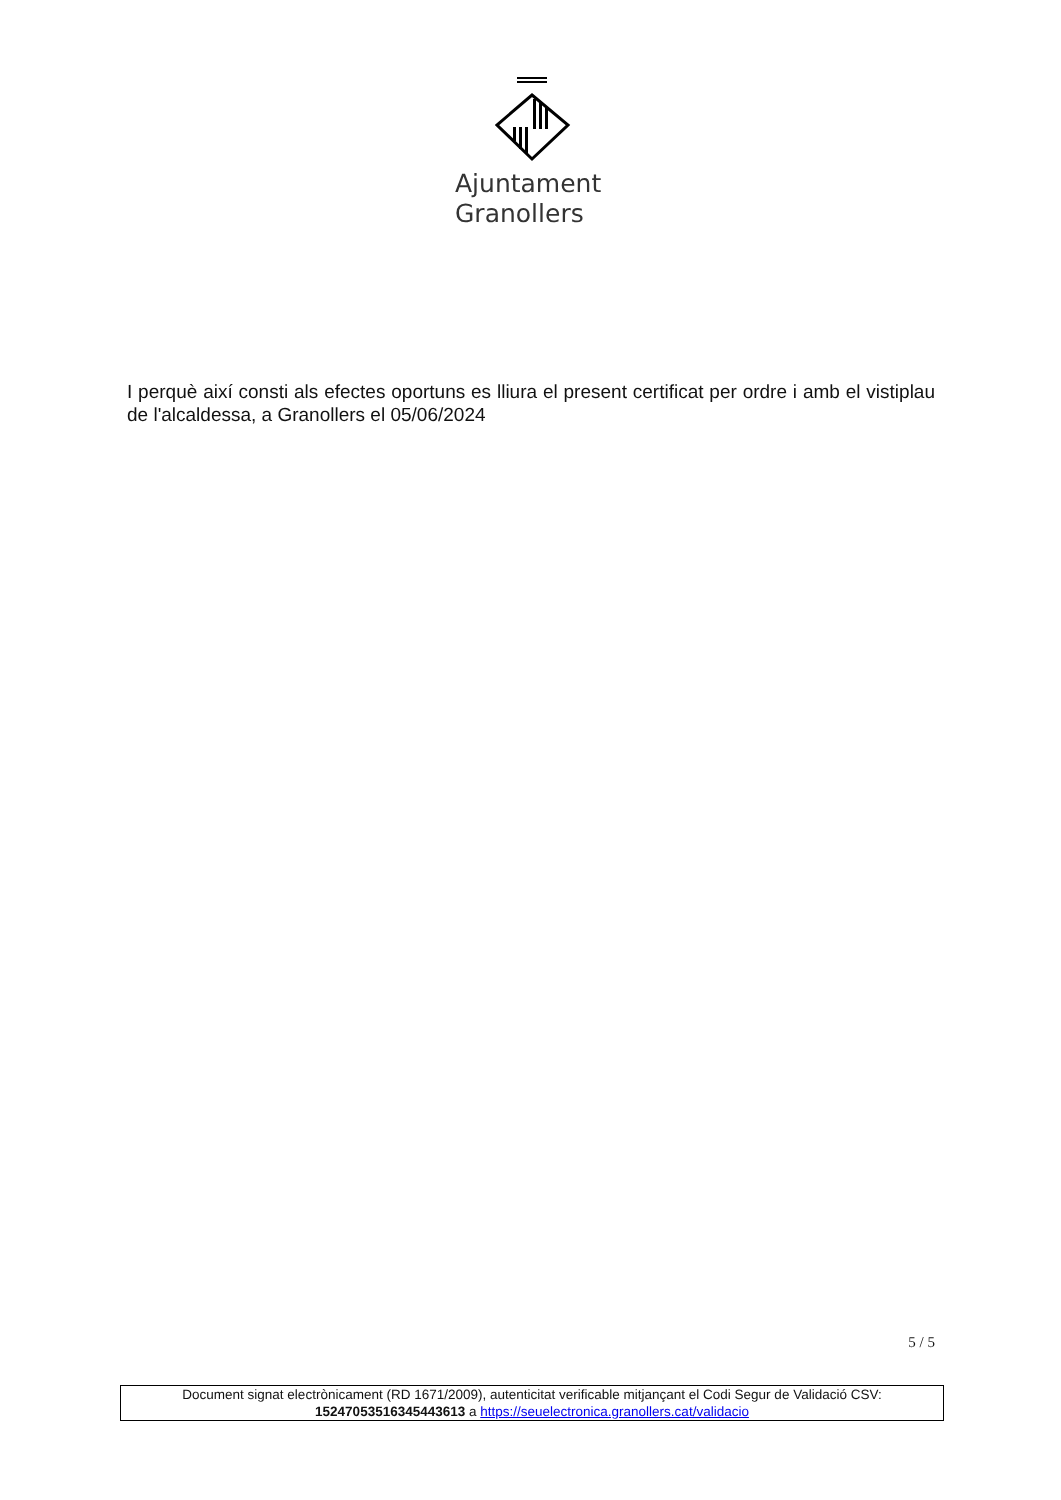Ajuntament
Granollers
I perquè així consti als efectes oportuns es lliura el present certificat per ordre i amb el vistiplau de l'alcaldessa, a Granollers el 05/06/2024
5 / 5
Document signat electrònicament (RD 1671/2009), autenticitat verificable mitjançant el Codi Segur de Validació CSV:
15247053516345443613 a https://seuelectronica.granollers.cat/validacio